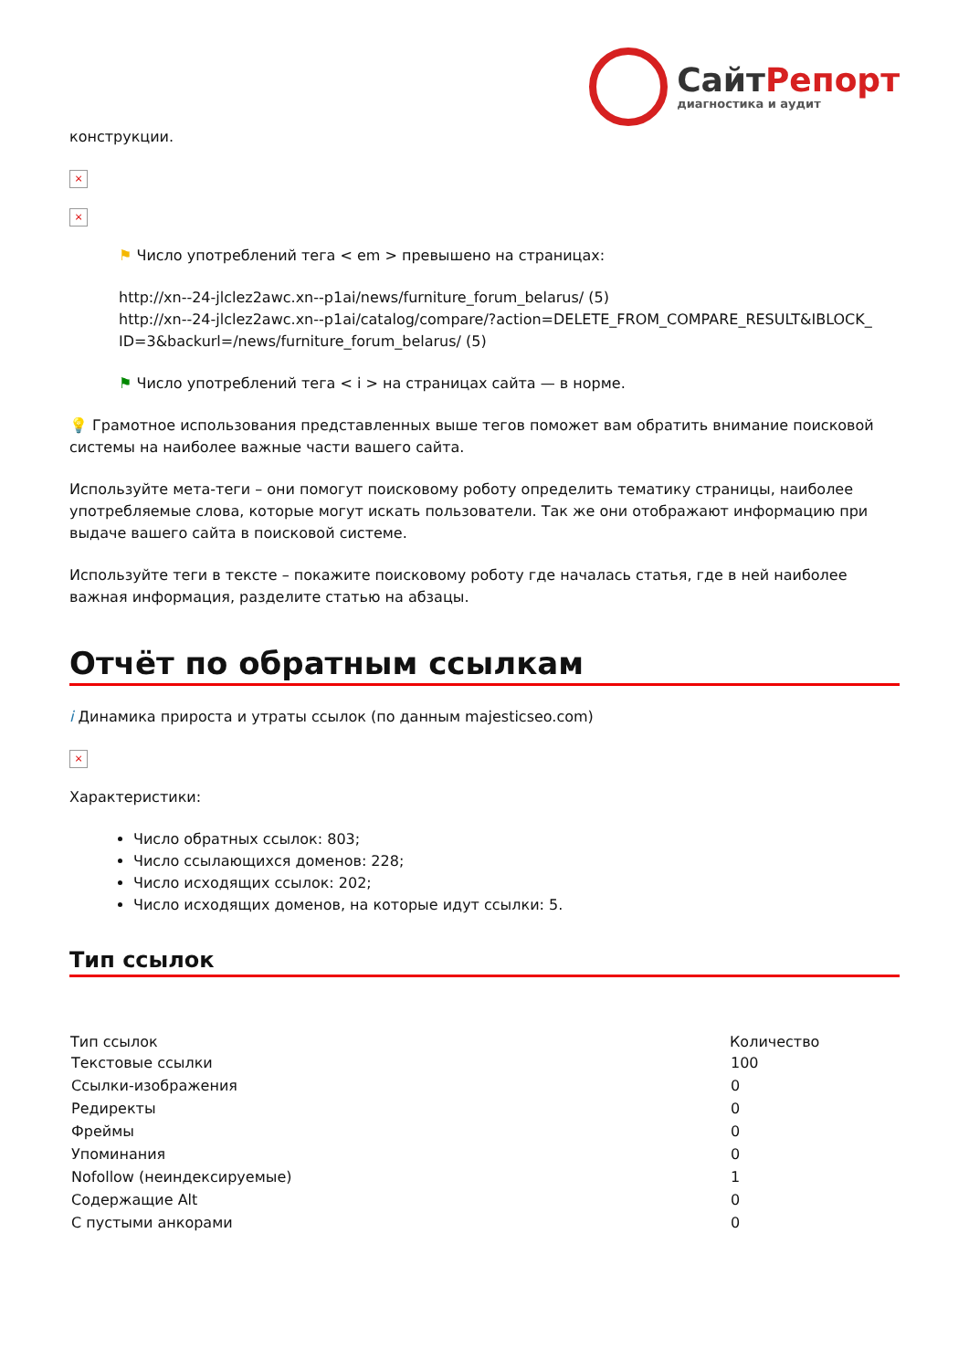СайтРепорт
диагностика и аудит
конструкции.
×
×
⚑ Число употреблений тега < em > превышено на страницах:
http://xn--24-jlclez2awc.xn--p1ai/news/furniture_forum_belarus/ (5)
http://xn--24-jlclez2awc.xn--p1ai/catalog/compare/?action=DELETE_FROM_COMPARE_RESULT&IBLOCK_ ID=3&backurl=/news/furniture_forum_belarus/ (5)
⚑ Число употреблений тега < i > на страницах сайта — в норме.
💡 Грамотное использования представленных выше тегов поможет вам обратить внимание поисковой системы на наиболее важные части вашего сайта.
Используйте мета-теги – они помогут поисковому роботу определить тематику страницы, наиболее употребляемые слова, которые могут искать пользователи. Так же они отображают информацию при выдаче вашего сайта в поисковой системе.
Используйте теги в тексте – покажите поисковому роботу где началась статья, где в ней наиболее важная информация, разделите статью на абзацы.
Отчёт по обратным ссылкам
i Динамика прироста и утраты ссылок (по данным majesticseo.com)
×
Характеристики:
Число обратных ссылок: 803;
Число ссылающихся доменов: 228;
Число исходящих ссылок: 202;
Число исходящих доменов, на которые идут ссылки: 5.
Тип ссылок
| Тип ссылок | Количество |
| --- | --- |
| Текстовые ссылки | 100 |
| Ссылки-изображения | 0 |
| Редиректы | 0 |
| Фреймы | 0 |
| Упоминания | 0 |
| Nofollow (неиндексируемые) | 1 |
| Содержащие Alt | 0 |
| С пустыми анкорами | 0 |